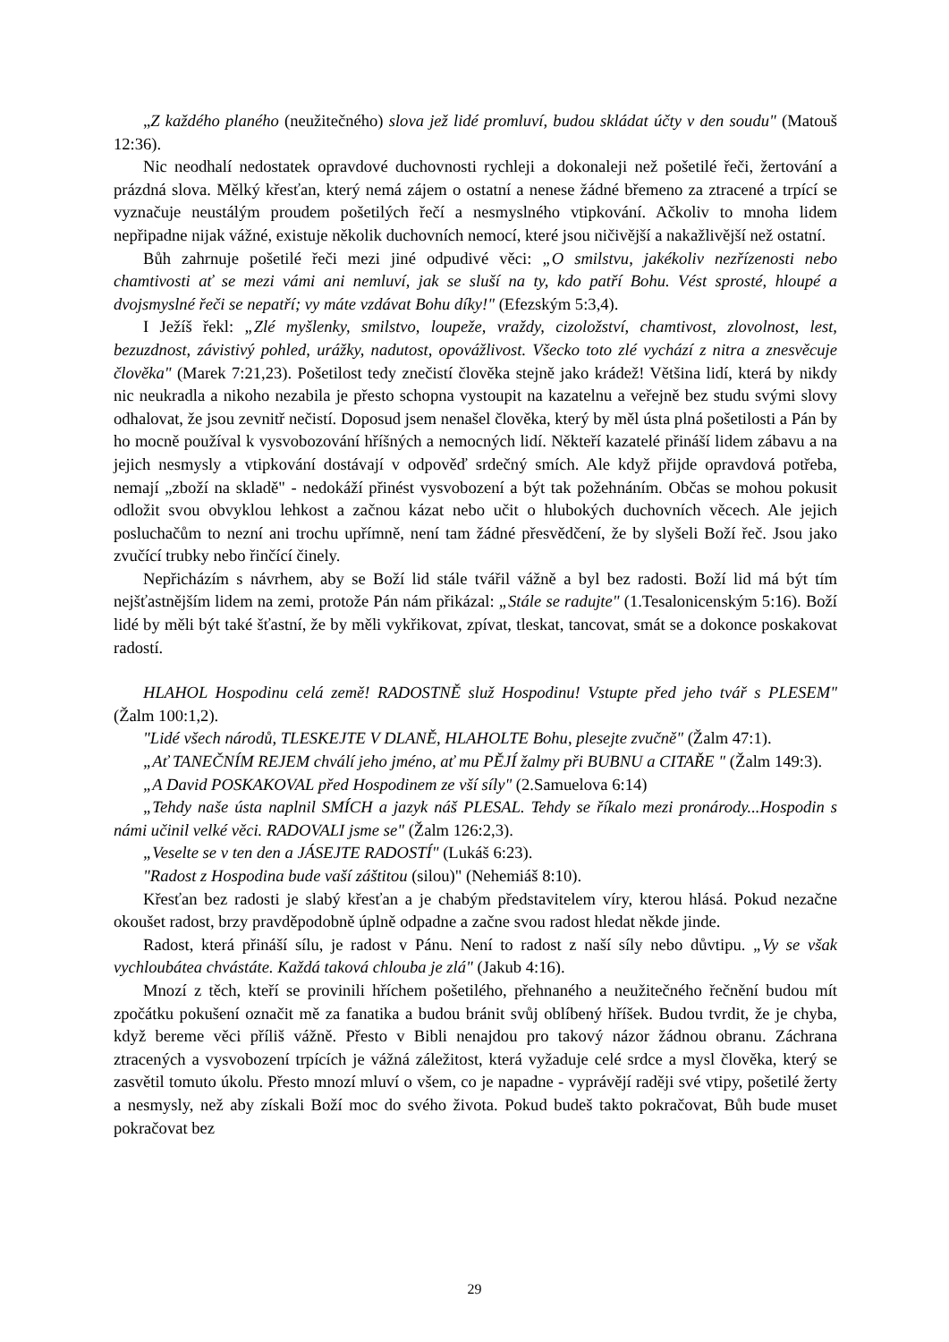„Z každého planého (neužitečného) slova jež lidé promluví, budou skládat účty v den soudu" (Matouš 12:36).
Nic neodhalí nedostatek opravdové duchovnosti rychleji a dokonaleji než pošetilé řeči, žertování a prázdná slova. Mělký křesťan, který nemá zájem o ostatní a nenese žádné břemeno za ztracené a trpící se vyznačuje neustálým proudem pošetilých řečí a nesmyslného vtipkování. Ačkoliv to mnoha lidem nepřipadne nijak vážné, existuje několik duchovních nemocí, které jsou ničivější a nakažlivější než ostatní.
Bůh zahrnuje pošetilé řeči mezi jiné odpudivé věci: „O smilstvu, jakékoliv nezřízenosti nebo chamtivosti ať se mezi vámi ani nemluví, jak se sluší na ty, kdo patří Bohu. Vést sprosté, hloupé a dvojsmyslné řeči se nepatří; vy máte vzdávat Bohu díky!" (Efezským 5:3,4).
I Ježíš řekl: „Zlé myšlenky, smilstvo, loupeže, vraždy, cizoložství, chamtivost, zlovolnost, lest, bezuzdnost, závistivý pohled, urážky, nadutost, opovážlivost. Všecko toto zlé vychází z nitra a znesvěcuje člověka" (Marek 7:21,23). Pošetilost tedy znečistí člověka stejně jako krádež! Většina lidí, která by nikdy nic neukradla a nikoho nezabila je přesto schopna vystoupit na kazatelnu a veřejně bez studu svými slovy odhalovat, že jsou zevnitř nečistí. Doposud jsem nenašel člověka, který by měl ústa plná pošetilosti a Pán by ho mocně používal k vysvobozování hříšných a nemocných lidí. Někteří kazatelé přináší lidem zábavu a na jejich nesmysly a vtipkování dostávají v odpověď srdečný smích. Ale když přijde opravdová potřeba, nemají „zboží na skladě" - nedokáží přinést vysvobození a být tak požehnáním. Občas se mohou pokusit odložit svou obvyklou lehkost a začnou kázat nebo učit o hlubokých duchovních věcech. Ale jejich posluchačům to nezní ani trochu upřímně, není tam žádné přesvědčení, že by slyšeli Boží řeč. Jsou jako zvučící trubky nebo řinčící činely.
Nepřicházím s návrhem, aby se Boží lid stále tvářil vážně a byl bez radosti. Boží lid má být tím nejšťastnějším lidem na zemi, protože Pán nám přikázal: „Stále se radujte" (1.Tesalonicenským 5:16). Boží lidé by měli být také šťastní, že by měli vykřikovat, zpívat, tleskat, tancovat, smát se a dokonce poskakovat radostí.
HLAHOL Hospodinu celá země! RADOSTNĚ služ Hospodinu! Vstupte před jeho tvář s PLESEM" (Žalm 100:1,2).
"Lidé všech národů, TLESKEJTE V DLANĚ, HLAHOLTE Bohu, plesejte zvučně" (Žalm 47:1).
„Ať TANEČNÍM REJEM chválí jeho jméno, ať mu PĚJÍ žalmy při BUBNU a CITAŘE " (Žalm 149:3).
„A David POSKAKOVAL před Hospodinem ze vší síly" (2.Samuelova 6:14)
„Tehdy naše ústa naplnil SMÍCH a jazyk náš PLESAL. Tehdy se říkalo mezi pronárody...Hospodin s námi učinil velké věci. RADOVALI jsme se" (Žalm 126:2,3).
„Veselte se v ten den a JÁSEJTE RADOSTÍ" (Lukáš 6:23).
"Radost z Hospodina bude vaší záštitou (silou)" (Nehemiáš 8:10).
Křesťan bez radosti je slabý křesťan a je chabým představitelem víry, kterou hlásá. Pokud nezačne okoušet radost, brzy pravděpodobně úplně odpadne a začne svou radost hledat někde jinde.
Radost, která přináší sílu, je radost v Pánu. Není to radost z naší síly nebo důvtipu. „Vy se však vychloubátea chvástáte. Každá taková chlouba je zlá" (Jakub 4:16).
Mnozí z těch, kteří se provinili hříchem pošetilého, přehnaného a neužitečného řečnění budou mít zpočátku pokušení označit mě za fanatika a budou bránit svůj oblíbený hříšek. Budou tvrdit, že je chyba, když bereme věci příliš vážně. Přesto v Bibli nenajdou pro takový názor žádnou obranu. Záchrana ztracených a vysvobození trpících je vážná záležitost, která vyžaduje celé srdce a mysl člověka, který se zasvětil tomuto úkolu. Přesto mnozí mluví o všem, co je napadne - vyprávějí raději své vtipy, pošetilé žerty a nesmysly, než aby získali Boží moc do svého života. Pokud budeš takto pokračovat, Bůh bude muset pokračovat bez
29